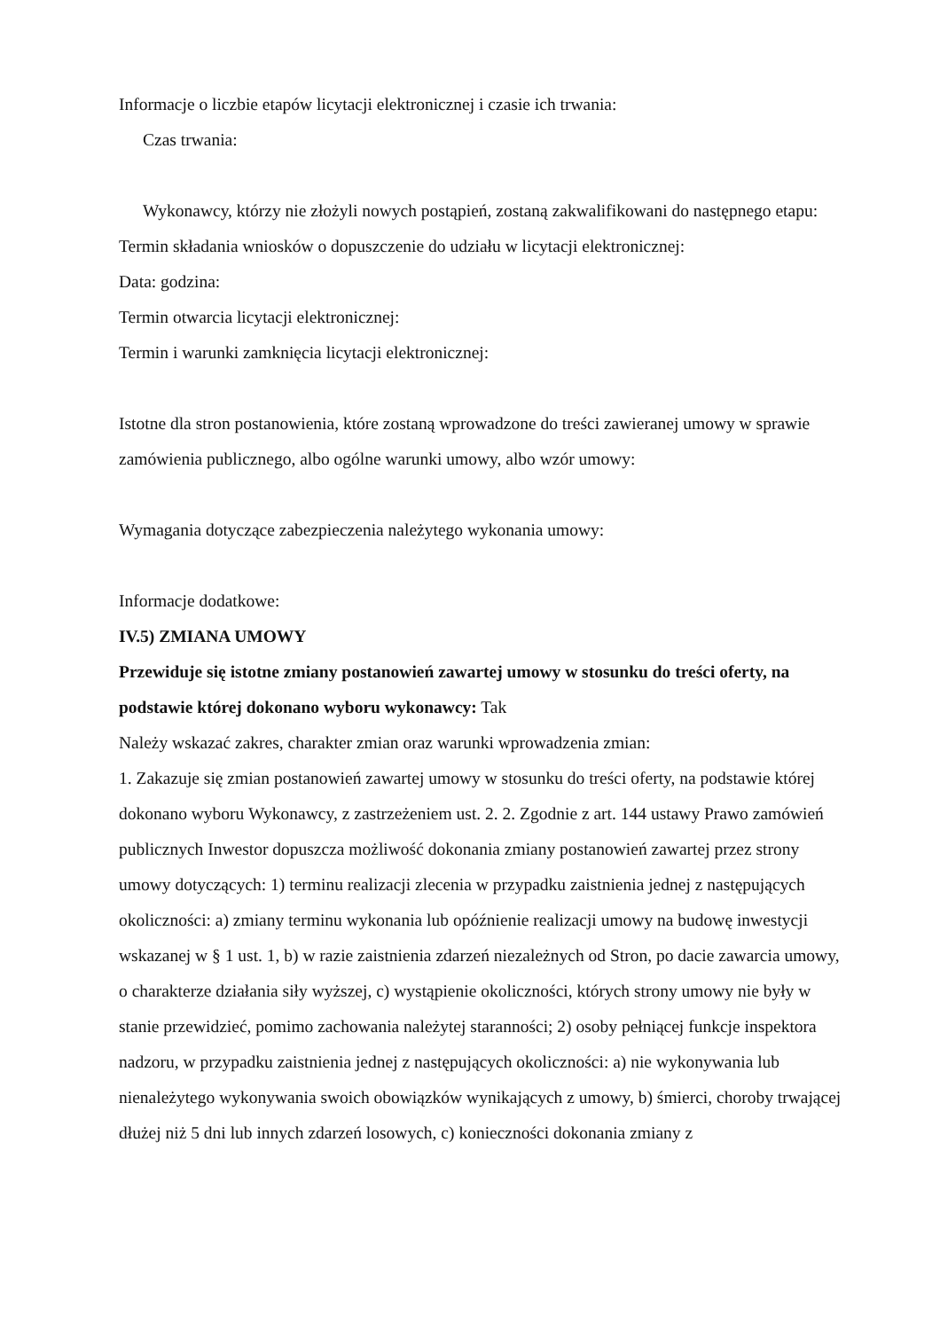Informacje o liczbie etapów licytacji elektronicznej i czasie ich trwania:
Czas trwania:
Wykonawcy, którzy nie złożyli nowych postąpień, zostaną zakwalifikowani do następnego etapu:
Termin składania wniosków o dopuszczenie do udziału w licytacji elektronicznej:
Data: godzina:
Termin otwarcia licytacji elektronicznej:
Termin i warunki zamknięcia licytacji elektronicznej:
Istotne dla stron postanowienia, które zostaną wprowadzone do treści zawieranej umowy w sprawie zamówienia publicznego, albo ogólne warunki umowy, albo wzór umowy:
Wymagania dotyczące zabezpieczenia należytego wykonania umowy:
Informacje dodatkowe:
IV.5) ZMIANA UMOWY
Przewiduje się istotne zmiany postanowień zawartej umowy w stosunku do treści oferty, na podstawie której dokonano wyboru wykonawcy: Tak
Należy wskazać zakres, charakter zmian oraz warunki wprowadzenia zmian:
1. Zakazuje się zmian postanowień zawartej umowy w stosunku do treści oferty, na podstawie której dokonano wyboru Wykonawcy, z zastrzeżeniem ust. 2. 2. Zgodnie z art. 144 ustawy Prawo zamówień publicznych Inwestor dopuszcza możliwość dokonania zmiany postanowień zawartej przez strony umowy dotyczących: 1) terminu realizacji zlecenia w przypadku zaistnienia jednej z następujących okoliczności: a) zmiany terminu wykonania lub opóźnienie realizacji umowy na budowę inwestycji wskazanej w § 1 ust. 1, b) w razie zaistnienia zdarzeń niezależnych od Stron, po dacie zawarcia umowy, o charakterze działania siły wyższej, c) wystąpienie okoliczności, których strony umowy nie były w stanie przewidzieć, pomimo zachowania należytej staranności; 2) osoby pełniącej funkcje inspektora nadzoru, w przypadku zaistnienia jednej z następujących okoliczności: a) nie wykonywania lub nienależytego wykonywania swoich obowiązków wynikających z umowy, b) śmierci, choroby trwającej dłużej niż 5 dni lub innych zdarzeń losowych, c) konieczności dokonania zmiany z